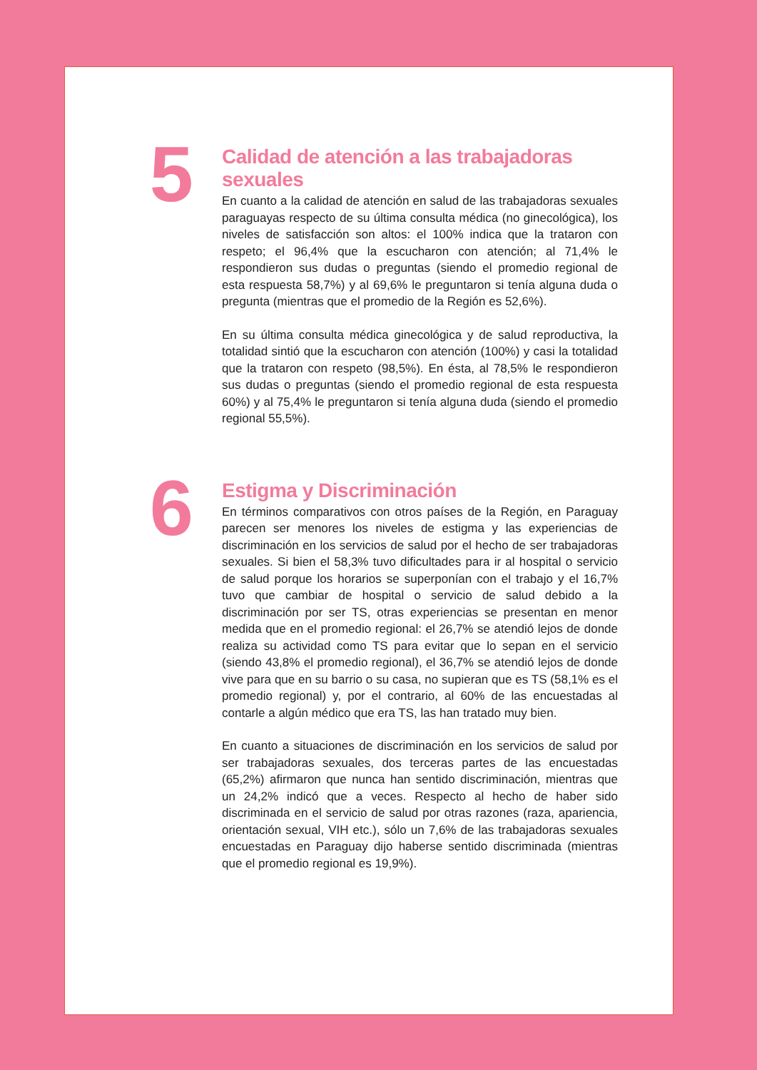5
Calidad de atención a las trabajadoras sexuales
En cuanto a la calidad de atención en salud de las trabajadoras sexuales paraguayas respecto de su última consulta médica (no ginecológica), los niveles de satisfacción son altos: el 100% indica que la trataron con respeto; el 96,4% que la escucharon con atención; al 71,4% le respondieron sus dudas o preguntas (siendo el promedio regional de esta respuesta 58,7%) y al 69,6% le preguntaron si tenía alguna duda o pregunta (mientras que el promedio de la Región es 52,6%).
En su última consulta médica ginecológica y de salud reproductiva, la totalidad sintió que la escucharon con atención (100%) y casi la totalidad que la trataron con respeto (98,5%). En ésta, al 78,5% le respondieron sus dudas o preguntas (siendo el promedio regional de esta respuesta 60%) y al 75,4% le preguntaron si tenía alguna duda (siendo el promedio regional 55,5%).
6
Estigma y Discriminación
En términos comparativos con otros países de la Región, en Paraguay parecen ser menores los niveles de estigma y las experiencias de discriminación en los servicios de salud por el hecho de ser trabajadoras sexuales. Si bien el 58,3% tuvo dificultades para ir al hospital o servicio de salud porque los horarios se superponían con el trabajo y el 16,7% tuvo que cambiar de hospital o servicio de salud debido a la discriminación por ser TS, otras experiencias se presentan en menor medida que en el promedio regional: el 26,7% se atendió lejos de donde realiza su actividad como TS para evitar que lo sepan en el servicio (siendo 43,8% el promedio regional), el 36,7% se atendió lejos de donde vive para que en su barrio o su casa, no supieran que es TS (58,1% es el promedio regional) y, por el contrario, al 60% de las encuestadas al contarle a algún médico que era TS, las han tratado muy bien.
En cuanto a situaciones de discriminación en los servicios de salud por ser trabajadoras sexuales, dos terceras partes de las encuestadas (65,2%) afirmaron que nunca han sentido discriminación, mientras que un 24,2% indicó que a veces. Respecto al hecho de haber sido discriminada en el servicio de salud por otras razones (raza, apariencia, orientación sexual, VIH etc.), sólo un 7,6% de las trabajadoras sexuales encuestadas en Paraguay dijo haberse sentido discriminada (mientras que el promedio regional es 19,9%).